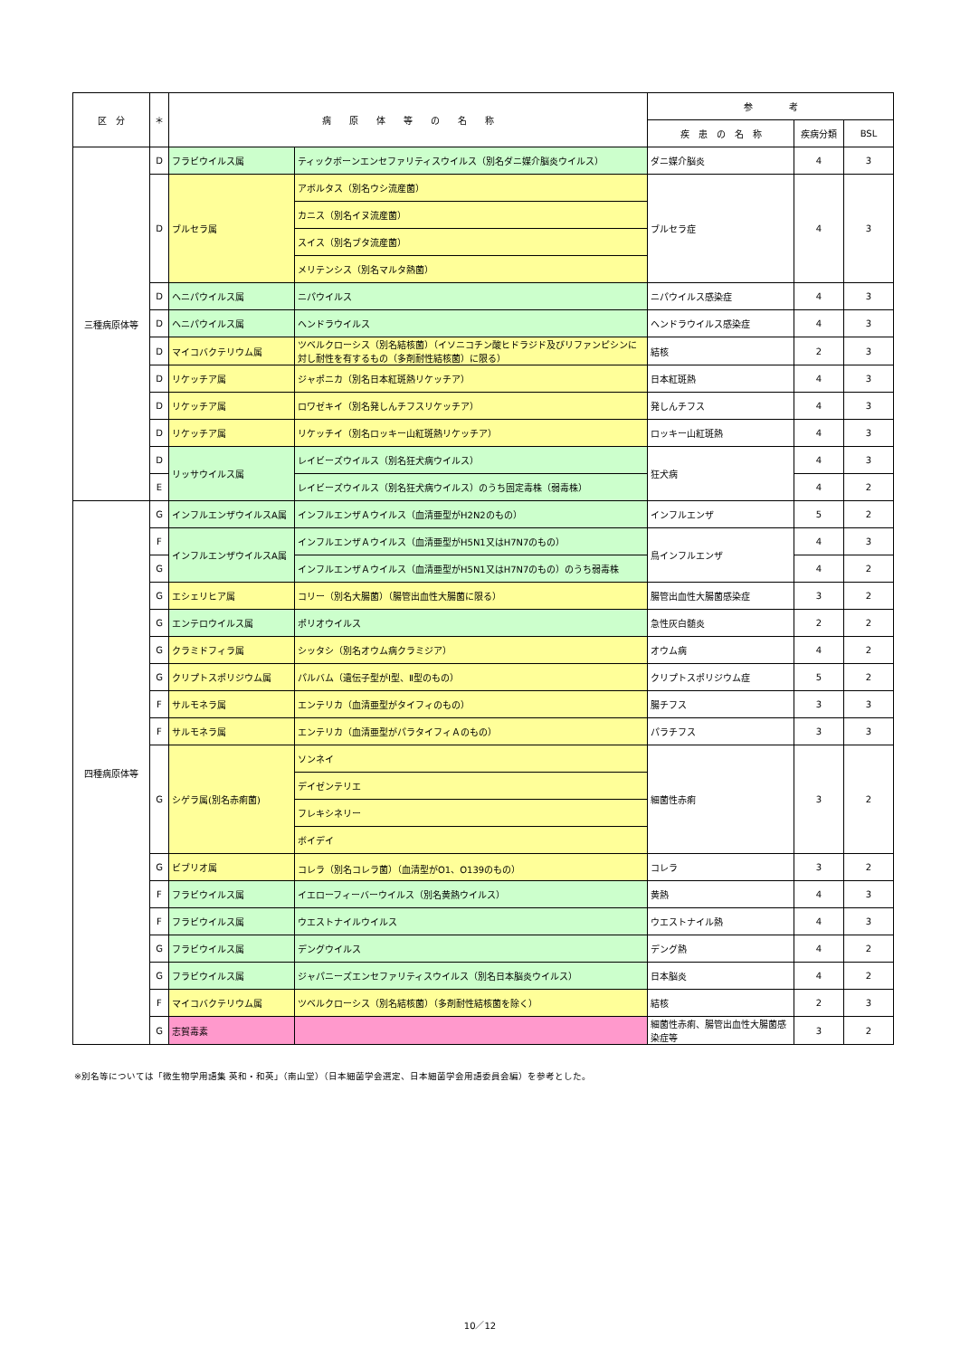| 区 分 | ＊ | 病 原 体 等 の 名 称 | | 参 考 | | |
| --- | --- | --- | --- | --- | --- | --- |
| | | | | 疾 患 の 名 称 | 疾病分類 | BSL |
| 三種病原体等 | D | フラビウイルス属 | ティックボーンエンセファリティスウイルス（別名ダニ媒介脳炎ウイルス） | ダニ媒介脳炎 | 4 | 3 |
| | D | ブルセラ属 | アボルタス（別名ウシ流産菌） | ブルセラ症 | 4 | 3 |
| | | | カニス（別名イヌ流産菌） | | | |
| | | | スイス（別名ブタ流産菌） | | | |
| | | | メリテンシス（別名マルタ熱菌） | | | |
| | D | ヘニパウイルス属 | ニパウイルス | ニパウイルス感染症 | 4 | 3 |
| | D | ヘニパウイルス属 | ヘンドラウイルス | ヘンドラウイルス感染症 | 4 | 3 |
| | D | マイコバクテリウム属 | ツベルクローシス（別名結核菌）（イソニコチン酸ヒドラジド及びリファンピシンに対し耐性を有するもの（多剤耐性結核菌）に限る） | 結核 | 2 | 3 |
| | D | リケッチア属 | ジャポニカ（別名日本紅斑熱リケッチア） | 日本紅斑熱 | 4 | 3 |
| | D | リケッチア属 | ロワゼキイ（別名発しんチフスリケッチア） | 発しんチフス | 4 | 3 |
| | D | リケッチア属 | リケッチイ（別名ロッキー山紅斑熱リケッチア） | ロッキー山紅斑熱 | 4 | 3 |
| | D | リッサウイルス属 | レイビーズウイルス（別名狂犬病ウイルス） | 狂犬病 | 4 | 3 |
| | E | | レイビーズウイルス（別名狂犬病ウイルス）のうち固定毒株（弱毒株） | | 4 | 2 |
| 四種病原体等 | G | インフルエンザウイルスA属 | インフルエンザＡウイルス（血清亜型がH2N2のもの） | インフルエンザ | 5 | 2 |
| | F | インフルエンザウイルスA属 | インフルエンザＡウイルス（血清亜型がH5N1又はH7N7のもの） | 鳥インフルエンザ | 4 | 3 |
| | G | | インフルエンザＡウイルス（血清亜型がH5N1又はH7N7のもの）のうち弱毒株 | | 4 | 2 |
| | G | エシェリヒア属 | コリー（別名大腸菌）（腸管出血性大腸菌に限る） | 腸管出血性大腸菌感染症 | 3 | 2 |
| | G | エンテロウイルス属 | ポリオウイルス | 急性灰白髄炎 | 2 | 2 |
| | G | クラミドフィラ属 | シッタシ（別名オウム病クラミジア） | オウム病 | 4 | 2 |
| | G | クリプトスポリジウム属 | パルバム（遺伝子型がⅠ型、Ⅱ型のもの） | クリプトスポリジウム症 | 5 | 2 |
| | F | サルモネラ属 | エンテリカ（血清亜型がタイフィのもの） | 腸チフス | 3 | 3 |
| | F | サルモネラ属 | エンテリカ（血清亜型がパラタイフィＡのもの） | パラチフス | 3 | 3 |
| | G | シゲラ属(別名赤痢菌) | ソンネイ | 細菌性赤痢 | 3 | 2 |
| | | | デイゼンテリエ | | | |
| | | | フレキシネリー | | | |
| | | | ボイデイ | | | |
| | G | ビブリオ属 | コレラ（別名コレラ菌）（血清型がO1、O139のもの） | コレラ | 3 | 2 |
| | F | フラビウイルス属 | イエローフィーバーウイルス（別名黄熱ウイルス） | 黄熱 | 4 | 3 |
| | F | フラビウイルス属 | ウエストナイルウイルス | ウエストナイル熱 | 4 | 3 |
| | G | フラビウイルス属 | デングウイルス | デング熱 | 4 | 2 |
| | G | フラビウイルス属 | ジャパニーズエンセファリティスウイルス（別名日本脳炎ウイルス） | 日本脳炎 | 4 | 2 |
| | F | マイコバクテリウム属 | ツベルクローシス（別名結核菌）（多剤耐性結核菌を除く） | 結核 | 2 | 3 |
| | G | 志賀毒素 | | 細菌性赤痢、腸管出血性大腸菌感染症等 | 3 | 2 |
※別名等については「微生物学用語集 英和・和英」（南山堂）（日本細菌学会選定、日本細菌学会用語委員会編）を参考とした。
10／12